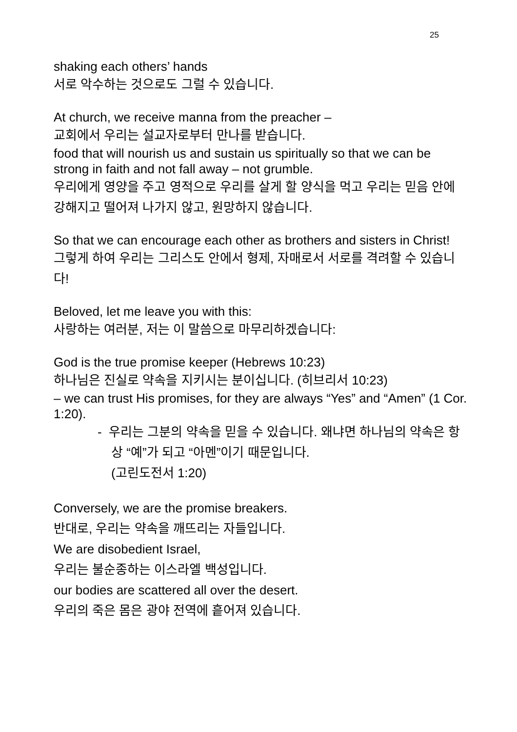25
shaking each others’ hands
서로 악수하는 것으로도 그럴 수 있습니다.
At church, we receive manna from the preacher –
교회에서 우리는 설교자로부터 만나를 받습니다.
food that will nourish us and sustain us spiritually so that we can be strong in faith and not fall away – not grumble.
우리에게 영양을 주고 영적으로 우리를 살게 할 양식을 먹고 우리는 믿음 안에 강해지고 떨어져 나가지 않고, 원망하지 않습니다.
So that we can encourage each other as brothers and sisters in Christ!
그렇게 하여 우리는 그리스도 안에서 형제, 자매로서 서로를 격려할 수 있습니다!
Beloved, let me leave you with this:
사랑하는 여러분, 저는 이 말씀으로 마무리하겠습니다:
God is the true promise keeper (Hebrews 10:23)
하나님은 진실로 약속을 지키시는 분이십니다. (히브리서 10:23)
– we can trust His promises, for they are always “Yes” and “Amen” (1 Cor. 1:20).
- 우리는 그분의 약속을 믿을 수 있습니다. 왜냐면 하나님의 약속은 항상 “예”가 되고 “아멘”이기 때문입니다.
(고린도전서 1:20)
Conversely, we are the promise breakers.
반대로, 우리는 약속을 깨뜨리는 자들입니다.
We are disobedient Israel,
우리는 불순종하는 이스라엘 백성입니다.
our bodies are scattered all over the desert.
우리의 죽은 몸은 광야 전역에 흩어져 있습니다.